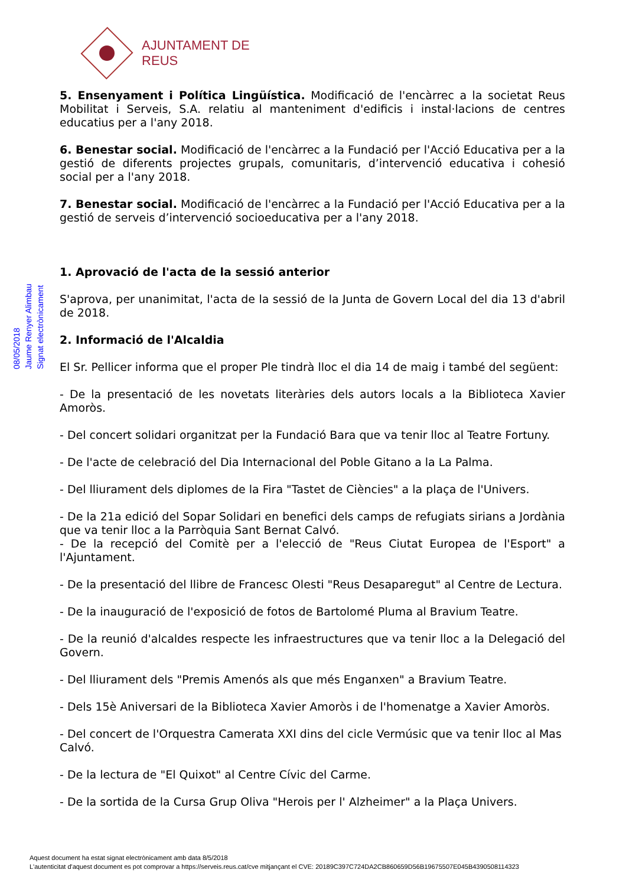AJUNTAMENT DE REUS
08/05/2018
Jaume Renyer Alimbau
Signat electrònicament
5. Ensenyament i Política Lingüística. Modificació de l'encàrrec a la societat Reus Mobilitat i Serveis, S.A. relatiu al manteniment d'edificis i instal·lacions de centres educatius per a l'any 2018.
6. Benestar social. Modificació de l'encàrrec a la Fundació per l'Acció Educativa per a la gestió de diferents projectes grupals, comunitaris, d’intervenció educativa i cohesió social per a l'any 2018.
7. Benestar social. Modificació de l'encàrrec a la Fundació per l'Acció Educativa per a la gestió de serveis d’intervenció socioeducativa per a l'any 2018.
1. Aprovació de l'acta de la sessió anterior
S'aprova, per unanimitat, l'acta de la sessió de la Junta de Govern Local del dia 13 d'abril de 2018.
2. Informació de l'Alcaldia
El Sr. Pellicer informa que el proper Ple tindrà lloc el dia 14 de maig i també del següent:
- De la presentació de les novetats literàries dels autors locals a la Biblioteca Xavier Amoròs.
- Del concert solidari organitzat per la Fundació Bara que va tenir lloc al Teatre Fortuny.
- De l'acte de celebració del Dia Internacional del Poble Gitano a la La Palma.
- Del lliurament dels diplomes de la Fira "Tastet de Ciències" a la plaça de l'Univers.
- De la 21a edició del Sopar Solidari en benefici dels camps de refugiats sirians a Jordània que va tenir lloc a la Parròquia Sant Bernat Calvó.
- De la recepció del Comitè per a l'elecció de "Reus Ciutat Europea de l'Esport" a l'Ajuntament.
- De la presentació del llibre de Francesc Olesti "Reus Desaparegut" al Centre de Lectura.
- De la inauguració de l'exposició de fotos de Bartolomé Pluma al Bravium Teatre.
- De la reunió d'alcaldes respecte les infraestructures que va tenir lloc a la Delegació del Govern.
- Del lliurament dels "Premis Amenós als que més Enganxen" a Bravium Teatre.
- Dels 15è Aniversari de la Biblioteca Xavier Amoròs i de l'homenatge a Xavier Amoròs.
- Del concert de l'Orquestra Camerata XXI dins del cicle Vermúsic que va tenir lloc al Mas Calvó.
- De la lectura de "El Quixot" al Centre Cívic del Carme.
- De la sortida de la Cursa Grup Oliva "Herois per l' Alzheimer" a la Plaça Univers.
Aquest document ha estat signat electrònicament amb data 8/5/2018
L'autenticitat d'aquest document es pot comprovar a https://serveis.reus.cat/cve mitjançant el CVE: 20189C397C724DA2CB860659D56B19675507E045B4390508114323